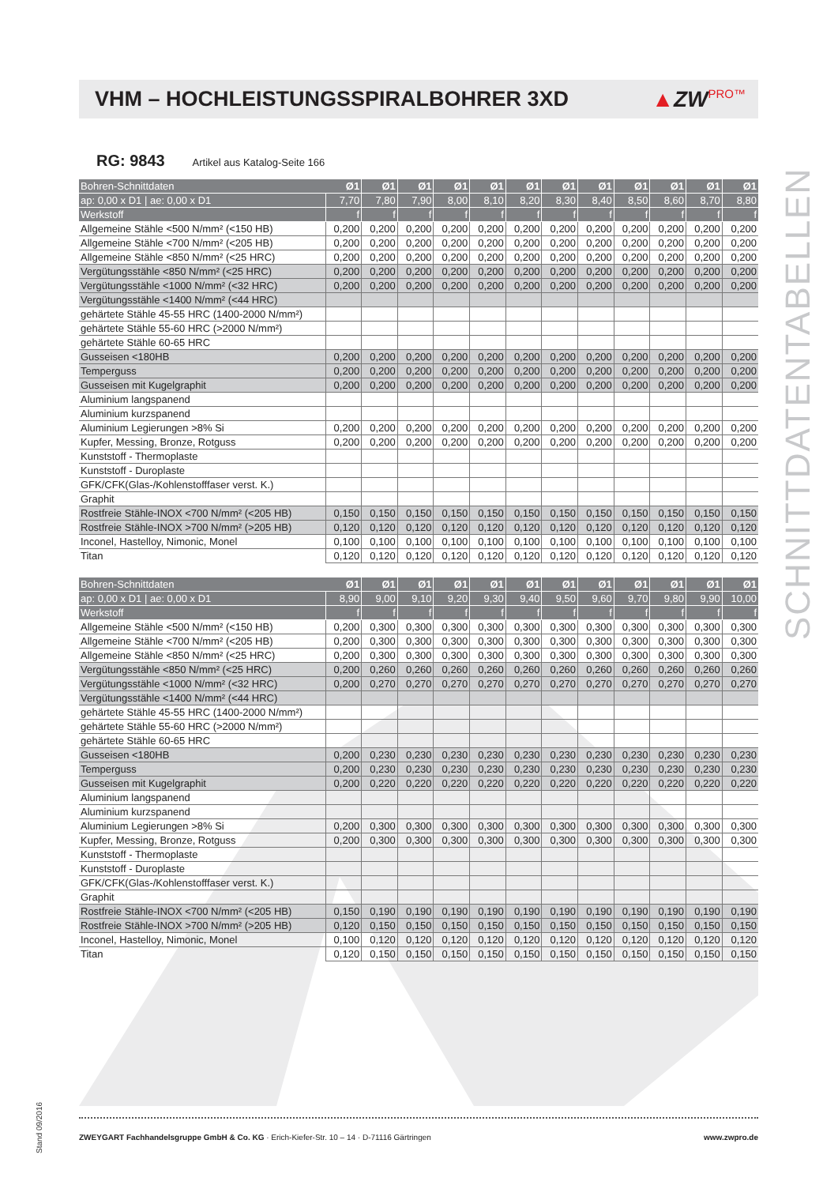VHM – HOCHLEISTUNGSSPIRALBOHRER 3XD
▲ZWPRO™
SCHNITTDATENTABELLEN
Stand 09/2016
RG: 9843 Artikel aus Katalog-Seite 166
| Bohren-Schnittdaten | Ø1 | Ø1 | Ø1 | Ø1 | Ø1 | Ø1 | Ø1 | Ø1 | Ø1 | Ø1 | Ø1 | Ø1 |
| ap: 0,00 x D1 / ae: 0,00 x D1 | 7,70 | 7,80 | 7,90 | 8,00 | 8,10 | 8,20 | 8,30 | 8,40 | 8,50 | 8,60 | 8,70 | 8,80 |
| Werkstoff | f | f | f | f | f | f | f | f | f | f | f | f |
| Allgemeine Stähle <500 N/mm² (<150 HB) | 0,200 | 0,200 | 0,200 | 0,200 | 0,200 | 0,200 | 0,200 | 0,200 | 0,200 | 0,200 | 0,200 | 0,200 |
| Allgemeine Stähle <700 N/mm² (<205 HB) | 0,200 | 0,200 | 0,200 | 0,200 | 0,200 | 0,200 | 0,200 | 0,200 | 0,200 | 0,200 | 0,200 | 0,200 |
| Allgemeine Stähle <850 N/mm² (<25 HRC) | 0,200 | 0,200 | 0,200 | 0,200 | 0,200 | 0,200 | 0,200 | 0,200 | 0,200 | 0,200 | 0,200 | 0,200 |
| Vergütungsstähle <850 N/mm² (<25 HRC) | 0,200 | 0,200 | 0,200 | 0,200 | 0,200 | 0,200 | 0,200 | 0,200 | 0,200 | 0,200 | 0,200 | 0,200 |
| Vergütungsstähle <1000 N/mm² (<32 HRC) | 0,200 | 0,200 | 0,200 | 0,200 | 0,200 | 0,200 | 0,200 | 0,200 | 0,200 | 0,200 | 0,200 | 0,200 |
| Vergütungsstähle <1400 N/mm² (<44 HRC) | | | | | | | | | | | | |
| gehärtete Stähle 45-55 HRC (1400-2000 N/mm²) | | | | | | | | | | | | |
| gehärtete Stähle 55-60 HRC (>2000 N/mm²) | | | | | | | | | | | | |
| gehärtete Stähle 60-65 HRC | | | | | | | | | | | | |
| Gusseisen <180HB | 0,200 | 0,200 | 0,200 | 0,200 | 0,200 | 0,200 | 0,200 | 0,200 | 0,200 | 0,200 | 0,200 | 0,200 |
| Temperguss | 0,200 | 0,200 | 0,200 | 0,200 | 0,200 | 0,200 | 0,200 | 0,200 | 0,200 | 0,200 | 0,200 | 0,200 |
| Gusseisen mit Kugelgraphit | 0,200 | 0,200 | 0,200 | 0,200 | 0,200 | 0,200 | 0,200 | 0,200 | 0,200 | 0,200 | 0,200 | 0,200 |
| Aluminium langspanend | | | | | | | | | | | | |
| Aluminium kurzspanend | | | | | | | | | | | | |
| Aluminium Legierungen >8% Si | 0,200 | 0,200 | 0,200 | 0,200 | 0,200 | 0,200 | 0,200 | 0,200 | 0,200 | 0,200 | 0,200 | 0,200 |
| Kupfer, Messing, Bronze, Rotguss | 0,200 | 0,200 | 0,200 | 0,200 | 0,200 | 0,200 | 0,200 | 0,200 | 0,200 | 0,200 | 0,200 | 0,200 |
| Kunststoff - Thermoplaste | | | | | | | | | | | | |
| Kunststoff - Duroplaste | | | | | | | | | | | | |
| GFK/CFK(Glas-/Kohlenstofffaser verst. K.) | | | | | | | | | | | | |
| Graphit | | | | | | | | | | | | |
| Rostfreie Stähle-INOX <700 N/mm² (<205 HB) | 0,150 | 0,150 | 0,150 | 0,150 | 0,150 | 0,150 | 0,150 | 0,150 | 0,150 | 0,150 | 0,150 | 0,150 |
| Rostfreie Stähle-INOX >700 N/mm² (>205 HB) | 0,120 | 0,120 | 0,120 | 0,120 | 0,120 | 0,120 | 0,120 | 0,120 | 0,120 | 0,120 | 0,120 | 0,120 |
| Inconel, Hastelloy, Nimonic, Monel | 0,100 | 0,100 | 0,100 | 0,100 | 0,100 | 0,100 | 0,100 | 0,100 | 0,100 | 0,100 | 0,100 | 0,100 |
| Titan | 0,120 | 0,120 | 0,120 | 0,120 | 0,120 | 0,120 | 0,120 | 0,120 | 0,120 | 0,120 | 0,120 | 0,120 |
| Bohren-Schnittdaten | Ø1 | Ø1 | Ø1 | Ø1 | Ø1 | Ø1 | Ø1 | Ø1 | Ø1 | Ø1 | Ø1 | Ø1 |
| ap: 0,00 x D1 / ae: 0,00 x D1 | 8,90 | 9,00 | 9,10 | 9,20 | 9,30 | 9,40 | 9,50 | 9,60 | 9,70 | 9,80 | 9,90 | 10,00 |
| Werkstoff | f | f | f | f | f | f | f | f | f | f | f | f |
| Allgemeine Stähle <500 N/mm² (<150 HB) | 0,200 | 0,300 | 0,300 | 0,300 | 0,300 | 0,300 | 0,300 | 0,300 | 0,300 | 0,300 | 0,300 | 0,300 |
| Allgemeine Stähle <700 N/mm² (<205 HB) | 0,200 | 0,300 | 0,300 | 0,300 | 0,300 | 0,300 | 0,300 | 0,300 | 0,300 | 0,300 | 0,300 | 0,300 |
| Allgemeine Stähle <850 N/mm² (<25 HRC) | 0,200 | 0,300 | 0,300 | 0,300 | 0,300 | 0,300 | 0,300 | 0,300 | 0,300 | 0,300 | 0,300 | 0,300 |
| Vergütungsstähle <850 N/mm² (<25 HRC) | 0,200 | 0,260 | 0,260 | 0,260 | 0,260 | 0,260 | 0,260 | 0,260 | 0,260 | 0,260 | 0,260 | 0,260 |
| Vergütungsstähle <1000 N/mm² (<32 HRC) | 0,200 | 0,270 | 0,270 | 0,270 | 0,270 | 0,270 | 0,270 | 0,270 | 0,270 | 0,270 | 0,270 | 0,270 |
| Vergütungsstähle <1400 N/mm² (<44 HRC) | | | | | | | | | | | | |
| gehärtete Stähle 45-55 HRC (1400-2000 N/mm²) | | | | | | | | | | | | |
| gehärtete Stähle 55-60 HRC (>2000 N/mm²) | | | | | | | | | | | | |
| gehärtete Stähle 60-65 HRC | | | | | | | | | | | | |
| Gusseisen <180HB | 0,200 | 0,230 | 0,230 | 0,230 | 0,230 | 0,230 | 0,230 | 0,230 | 0,230 | 0,230 | 0,230 | 0,230 |
| Temperguss | 0,200 | 0,230 | 0,230 | 0,230 | 0,230 | 0,230 | 0,230 | 0,230 | 0,230 | 0,230 | 0,230 | 0,230 |
| Gusseisen mit Kugelgraphit | 0,200 | 0,220 | 0,220 | 0,220 | 0,220 | 0,220 | 0,220 | 0,220 | 0,220 | 0,220 | 0,220 | 0,220 |
| Aluminium langspanend | | | | | | | | | | | | |
| Aluminium kurzspanend | | | | | | | | | | | | |
| Aluminium Legierungen >8% Si | 0,200 | 0,300 | 0,300 | 0,300 | 0,300 | 0,300 | 0,300 | 0,300 | 0,300 | 0,300 | 0,300 | 0,300 |
| Kupfer, Messing, Bronze, Rotguss | 0,200 | 0,300 | 0,300 | 0,300 | 0,300 | 0,300 | 0,300 | 0,300 | 0,300 | 0,300 | 0,300 | 0,300 |
| Kunststoff - Thermoplaste | | | | | | | | | | | | |
| Kunststoff - Duroplaste | | | | | | | | | | | | |
| GFK/CFK(Glas-/Kohlenstofffaser verst. K.) | | | | | | | | | | | | |
| Graphit | | | | | | | | | | | | |
| Rostfreie Stähle-INOX <700 N/mm² (<205 HB) | 0,150 | 0,190 | 0,190 | 0,190 | 0,190 | 0,190 | 0,190 | 0,190 | 0,190 | 0,190 | 0,190 | 0,190 |
| Rostfreie Stähle-INOX >700 N/mm² (>205 HB) | 0,120 | 0,150 | 0,150 | 0,150 | 0,150 | 0,150 | 0,150 | 0,150 | 0,150 | 0,150 | 0,150 | 0,150 |
| Inconel, Hastelloy, Nimonic, Monel | 0,100 | 0,120 | 0,120 | 0,120 | 0,120 | 0,120 | 0,120 | 0,120 | 0,120 | 0,120 | 0,120 | 0,120 |
| Titan | 0,120 | 0,150 | 0,150 | 0,150 | 0,150 | 0,150 | 0,150 | 0,150 | 0,150 | 0,150 | 0,150 | 0,150 |
ZWEYGART Fachhandelsgruppe GmbH & Co. KG · Erich-Kiefer-Str. 10 – 14 · D-71116 Gärtringen www.zwpro.de